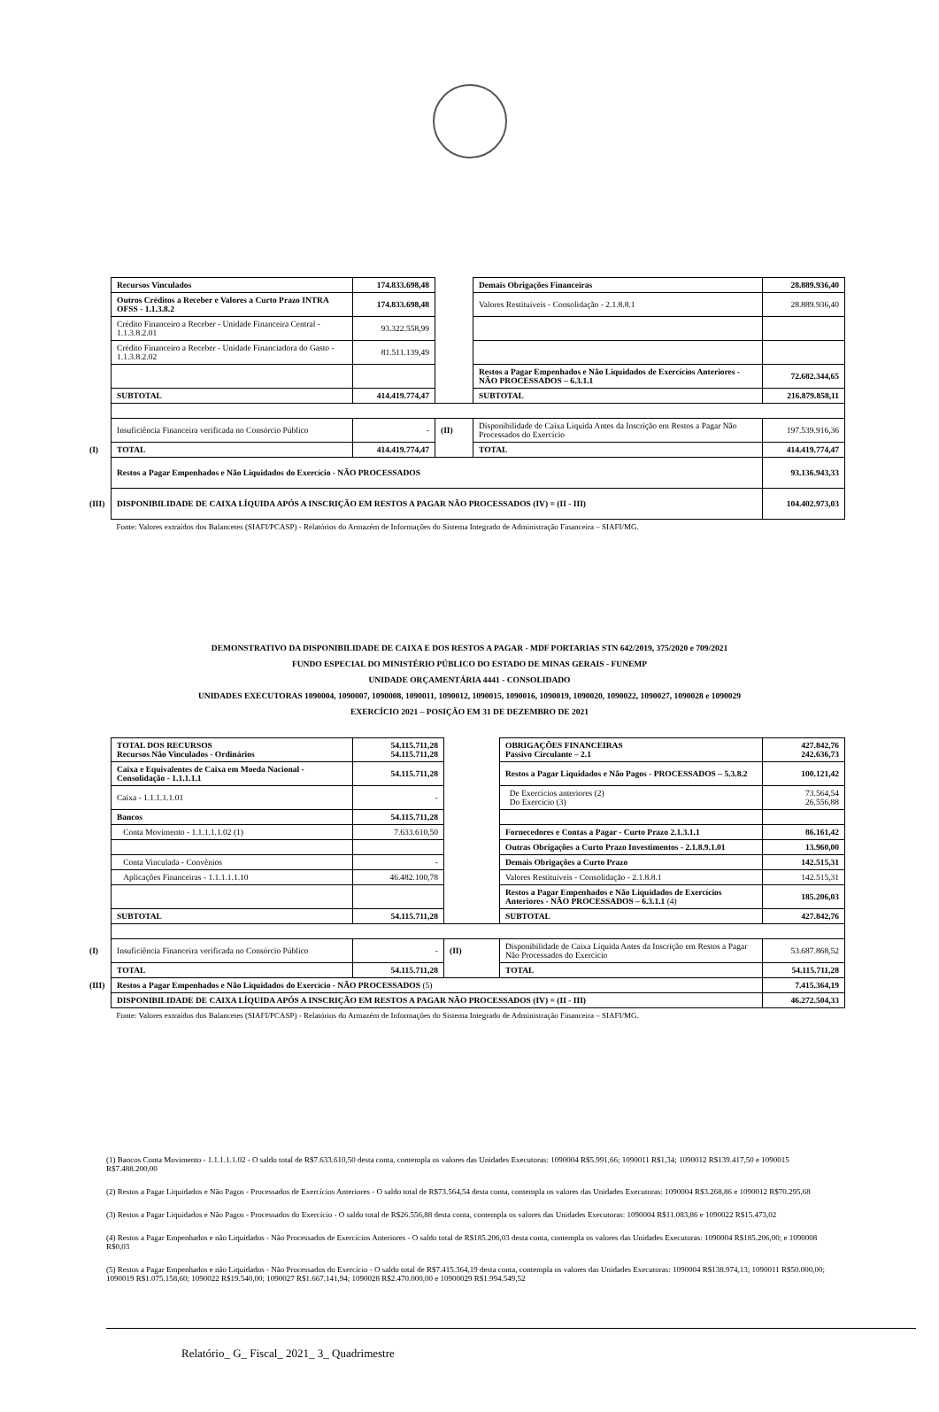| | Recursos Vinculados | 174.833.698,48 | | Demais Obrigações Financeiras | 28.889.936,40 |
| | Outros Créditos a Receber e Valores a Curto Prazo INTRA OFSS - 1.1.3.8.2 | 174.833.698,48 | | Valores Restituíveis - Consolidação - 2.1.8.8.1 | 28.889.936,40 |
| | Crédito Financeiro a Receber - Unidade Financeira Central - 1.1.3.8.2.01 | 93.322.558,99 | | | |
| | Crédito Financeiro a Receber - Unidade Financiadora do Gasto - 1.1.3.8.2.02 | 81.511.139,49 | | | |
| | | | | Restos a Pagar Empenhados e Não Liquidados de Exercícios Anteriores - NÃO PROCESSADOS – 6.3.1.1 | 72.682.344,65 |
| | SUBTOTAL | 414.419.774,47 | | SUBTOTAL | 216.879.858,11 |
| | Insuficiência Financeira verificada no Consórcio Público | - | (II) | Disponibilidade de Caixa Líquida Antes da Inscrição em Restos a Pagar Não Processados do Exercício | 197.539.916,36 |
| (I) | TOTAL | 414.419.774,47 | | TOTAL | 414.419.774,47 |
| | Restos a Pagar Empenhados e Não Liquidados do Exercício - NÃO PROCESSADOS | | | | 93.136.943,33 |
| (III) | DISPONIBILIDADE DE CAIXA LÍQUIDA APÓS A INSCRIÇÃO EM RESTOS A PAGAR NÃO PROCESSADOS (IV) = (II - III) | | | | 104.402.973,03 |
| | Fonte: Valores extraídos dos Balancetes (SIAFI/PCASP) - Relatórios do Armazém de Informações do Sistema Integrado de Administração Financeira – SIAFI/MG. | | | | |
DEMONSTRATIVO DA DISPONIBILIDADE DE CAIXA E DOS RESTOS A PAGAR - MDF PORTARIAS STN 642/2019, 375/2020 e 709/2021
FUNDO ESPECIAL DO MINISTÉRIO PÚBLICO DO ESTADO DE MINAS GERAIS - FUNEMP
UNIDADE ORÇAMENTÁRIA 4441 - CONSOLIDADO
UNIDADES EXECUTORAS 1090004, 1090007, 1090008, 1090011, 1090012, 1090015, 1090016, 1090019, 1090020, 1090022, 1090027, 1090028 e 1090029
EXERCÍCIO 2021 – POSIÇÃO EM 31 DE DEZEMBRO DE 2021
| | TOTAL DOS RECURSOS Recursos Não Vinculados - Ordinários | 54.115.711,28 54.115.711,28 | | OBRIGAÇÕES FINANCEIRAS Passivo Circulante – 2.1 | 427.842,76 242.636,73 |
| | Caixa e Equivalentes de Caixa em Moeda Nacional - Consolidação - 1.1.1.1.1 | 54.115.711,28 | | Restos a Pagar Liquidados e Não Pagos - PROCESSADOS – 5.3.8.2 | 100.121,42 |
| | Caixa - 1.1.1.1.1.01 | - | | De Exercícios anteriores (2) Do Exercício (3) | 73.564,54 26.556,88 |
| | Bancos | 54.115.711,28 | | | |
| | Conta Movimento - 1.1.1.1.1.02 (1) | 7.633.610,50 | | Fornecedores e Contas a Pagar - Curto Prazo 2.1.3.1.1 | 86.161,42 |
| | | | | Outras Obrigações a Curto Prazo Investimentos - 2.1.8.9.1.01 | 13.960,00 |
| | Conta Vinculada - Convênios | - | | Demais Obrigações a Curto Prazo | 142.515,31 |
| | Aplicações Financeiras - 1.1.1.1.1.10 | 46.482.100,78 | | Valores Restituíveis - Consolidação - 2.1.8.8.1 | 142.515,31 |
| | | | | Restos a Pagar Empenhados e Não Liquidados de Exercícios Anteriores - NÃO PROCESSADOS – 6.3.1.1 (4) | 185.206,03 |
| | SUBTOTAL | 54.115.711,28 | | SUBTOTAL | 427.842,76 |
| (I) | Insuficiência Financeira verificada no Consórcio Público | - | (II) | Disponibilidade de Caixa Líquida Antes da Inscrição em Restos a Pagar Não Processados do Exercício | 53.687.868,52 |
| | TOTAL | 54.115.711,28 | | TOTAL | 54.115.711,28 |
| (III) | Restos a Pagar Empenhados e Não Liquidados do Exercício - NÃO PROCESSADOS (5) | | | | 7.415.364,19 |
| | DISPONIBILIDADE DE CAIXA LÍQUIDA APÓS A INSCRIÇÃO EM RESTOS A PAGAR NÃO PROCESSADOS (IV) = (II - III) | | | | 46.272.504,33 |
| | Fonte: Valores extraídos dos Balancetes (SIAFI/PCASP) - Relatórios do Armazém de Informações do Sistema Integrado de Administração Financeira – SIAFI/MG. | | | | |
(1) Bancos Conta Movimento - 1.1.1.1.1.02 - O saldo total de R$7.633.610,50 desta conta, contempla os valores das Unidades Executoras: 1090004 R$5.991,66; 1090011 R$1,34; 1090012 R$139.417,50 e 1090015 R$7.488.200,00
(2) Restos a Pagar Liquidados e Não Pagos - Processados de Exercícios Anteriores - O saldo total de R$73.564,54 desta conta, contempla os valores das Unidades Executoras: 1090004 R$3.268,86 e 1090012 R$70.295,68
(3) Restos a Pagar Liquidados e Não Pagos - Processados do Exercício - O saldo total de R$26.556,88 desta conta, contempla os valores das Unidades Executoras: 1090004 R$11.083,86 e 1090022 R$15.473,02
(4) Restos a Pagar Empenhados e não Liquidados - Não Processados de Exercícios Anteriores - O saldo total de R$185.206,03 desta conta, contempla os valores das Unidades Executoras: 1090004 R$185.206,00; e 1090008 R$0,03
(5) Restos a Pagar Empenhados e não Liquidados - Não Processados do Exercício - O saldo total de R$7.415.364,19 desta conta, contempla os valores das Unidades Executoras: 1090004 R$138.974,13; 1090011 R$50.000,00; 1090019 R$1.075.158,60; 1090022 R$19.540,00; 1090027 R$1.667.141,94; 1090028 R$2.470.000,00 e 10900029 R$1.994.549,52
Relatório_ G_ Fiscal_ 2021_ 3_ Quadrimestre